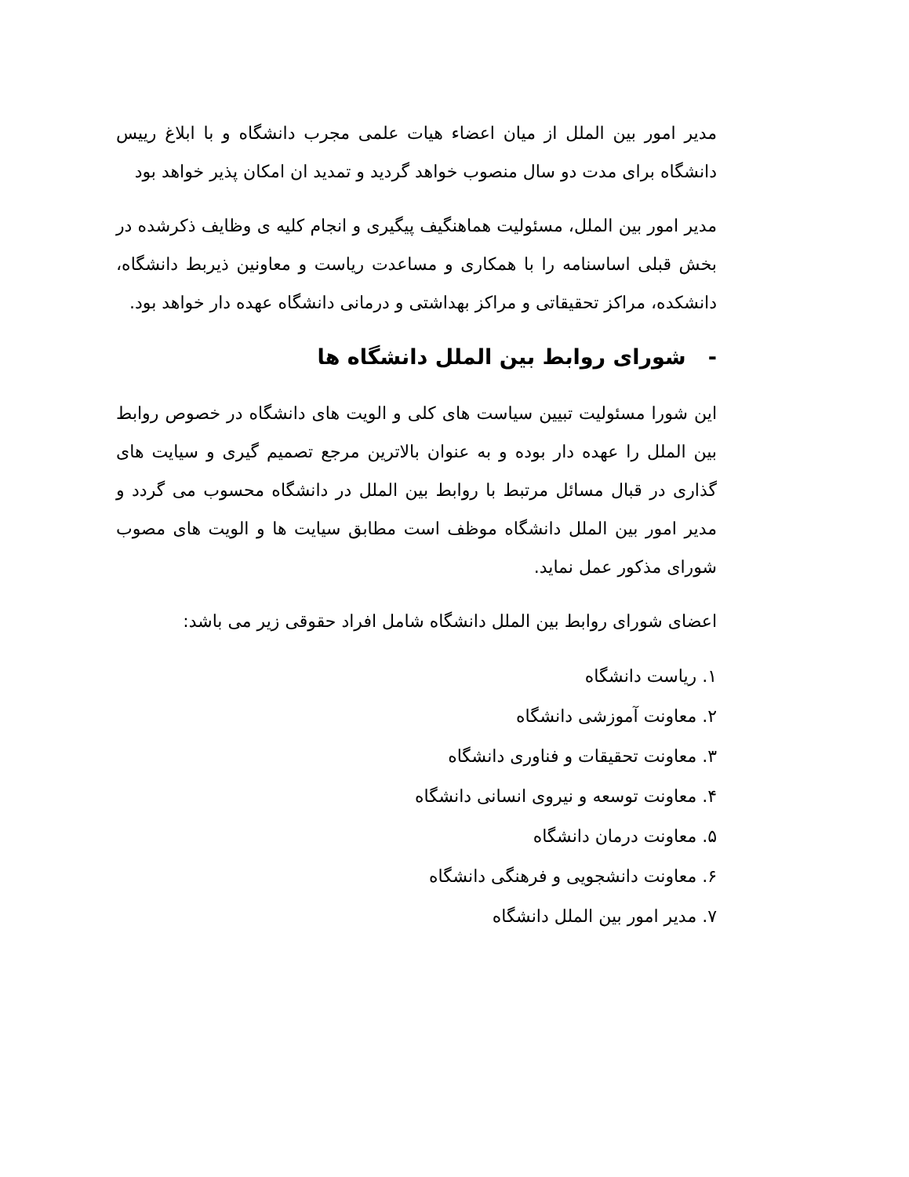مدیر امور بین الملل از میان اعضاء هیات علمی مجرب دانشگاه و با ابلاغ رییس دانشگاه برای مدت دو سال منصوب خواهد گردید و تمدید ان امکان پذیر خواهد بود
مدیر امور بین الملل، مسئولیت هماهنگیف پیگیری و انجام کلیه ی وظایف ذکرشده در بخش قبلی اساسنامه را با همکاری و مساعدت ریاست و معاونین ذیربط دانشگاه، دانشکده، مراکز تحقیقاتی و مراکز بهداشتی و درمانی دانشگاه عهده دار خواهد بود.
- شورای روابط بین الملل دانشگاه ها
این شورا مسئولیت تبیین سیاست های کلی و الویت های دانشگاه در خصوص روابط بین الملل را عهده دار بوده و به عنوان بالاترین مرجع تصمیم گیری و سیایت های گذاری در قبال مسائل مرتبط با روابط بین الملل در دانشگاه محسوب می گردد و مدیر امور بین الملل دانشگاه موظف است مطابق سیایت ها و الویت های مصوب شورای مذکور عمل نماید.
اعضای شورای روابط بین الملل دانشگاه شامل افراد حقوقی زیر می باشد:
۱. ریاست دانشگاه
۲. معاونت آموزشی دانشگاه
۳. معاونت تحقیقات و فناوری دانشگاه
۴. معاونت توسعه و نیروی انسانی دانشگاه
۵. معاونت درمان دانشگاه
۶. معاونت دانشجویی و فرهنگی دانشگاه
۷. مدیر امور بین الملل دانشگاه